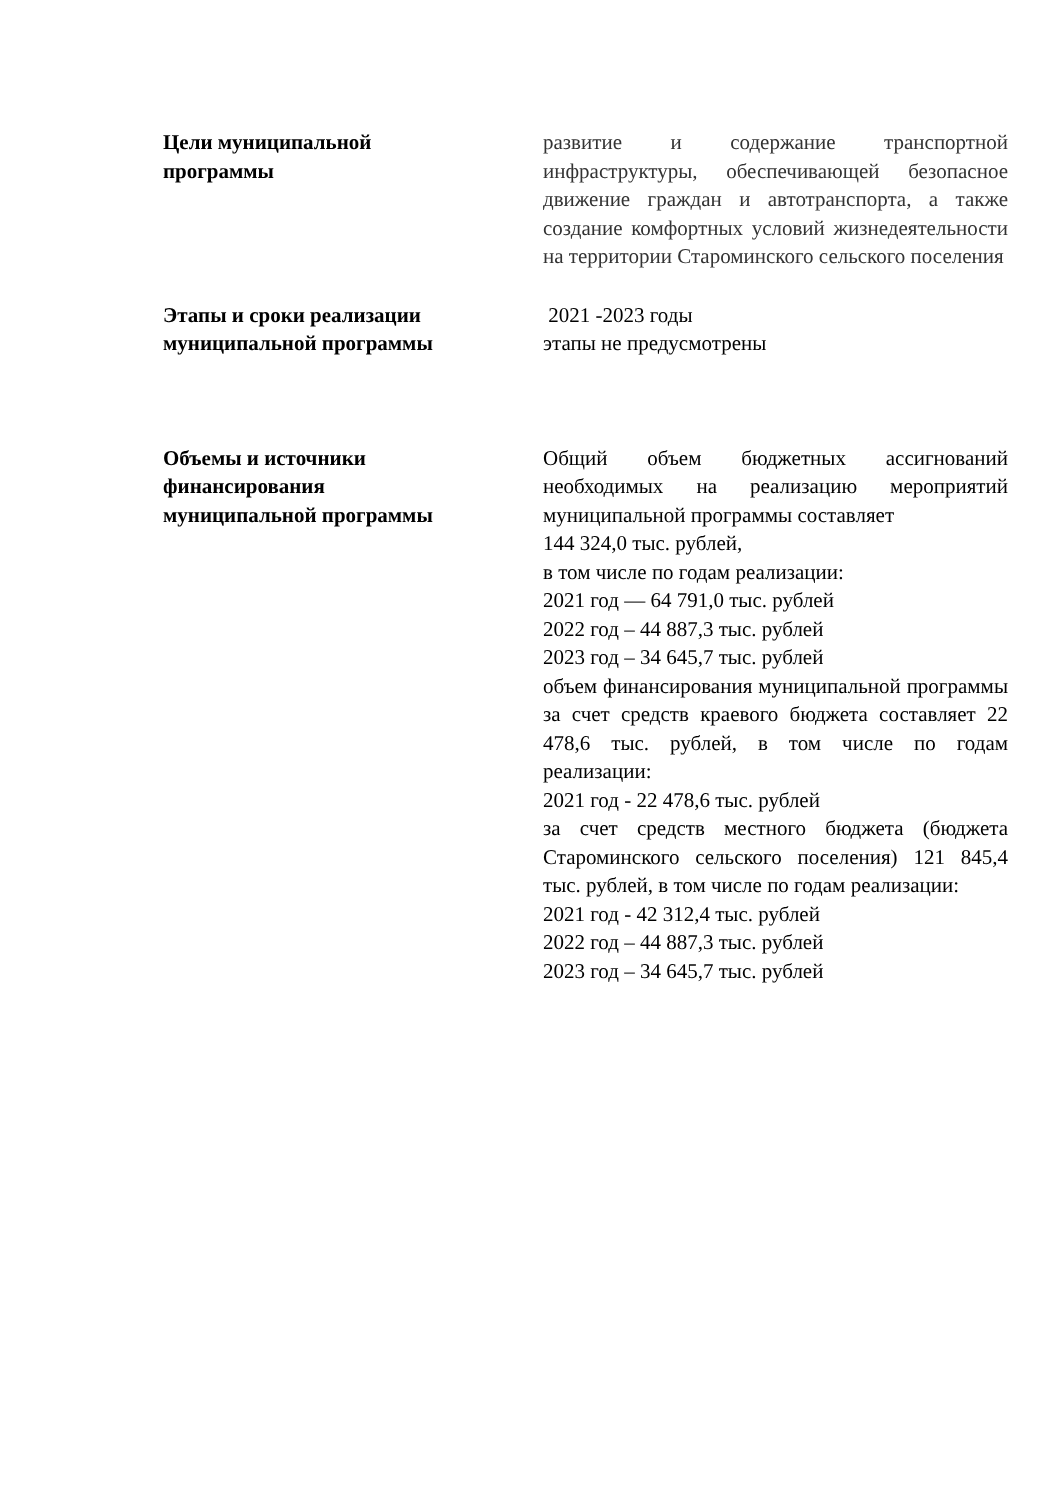| Цели муниципальной программы | развитие и содержание транспортной инфраструктуры, обеспечивающей безопасное движение граждан и автотранспорта, а также создание комфортных условий жизнедеятельности на территории Староминского сельского поселения |
| Этапы и сроки реализации муниципальной программы | 2021 -2023 годы этапы не предусмотрены |
| Объемы и источники финансирования муниципальной программы | Общий объем бюджетных ассигнований необходимых на реализацию мероприятий муниципальной программы составляет 144 324,0 тыс. рублей, в том числе по годам реализации: 2021 год — 64 791,0 тыс. рублей 2022 год – 44 887,3 тыс. рублей 2023 год – 34 645,7 тыс. рублей объем финансирования муниципальной программы за счет средств краевого бюджета составляет 22 478,6 тыс. рублей, в том числе по годам реализации: 2021 год - 22 478,6 тыс. рублей за счет средств местного бюджета (бюджета Староминского сельского поселения) 121 845,4 тыс. рублей, в том числе по годам реализации: 2021 год - 42 312,4 тыс. рублей 2022 год – 44 887,3 тыс. рублей 2023 год – 34 645,7 тыс. рублей |